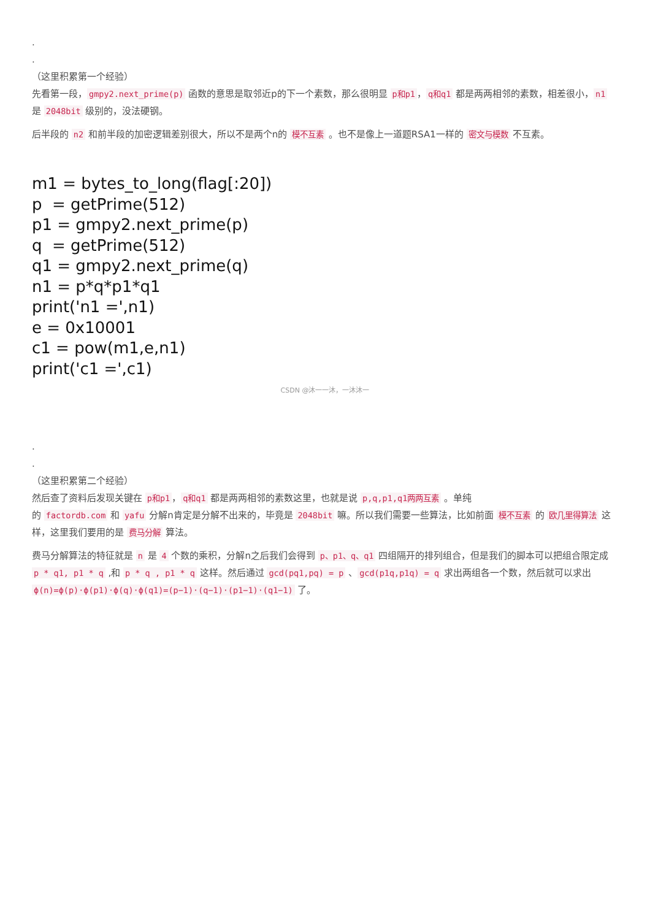.
.
（这里积累第一个经验）
先看第一段， gmpy2.next_prime(p) 函数的意思是取邻近p的下一个素数，那么很明显 p和p1 ， q和q1 都是两两相邻的素数，相差很小， n1 是 2048bit 级别的，没法硬钢。
后半段的 n2 和前半段的加密逻辑差别很大，所以不是两个n的 模不互素 。也不是像上一道题RSA1一样的 密文与模数 不互素。
m1 = bytes_to_long(flag[:20])
p = getPrime(512)
p1 = gmpy2.next_prime(p)
q = getPrime(512)
q1 = gmpy2.next_prime(q)
n1 = p*q*p1*q1
print('n1 =',n1)
e = 0x10001
c1 = pow(m1,e,n1)
print('c1 =',c1)
CSDN @沐一一沐，一沐沐一
.
.
（这里积累第二个经验）
然后查了资料后发现关键在 p和p1 ， q和q1 都是两两相邻的素数这里，也就是说 p,q,p1,q1两两互素 。单纯
的 factordb.com 和 yafu 分解n肯定是分解不出来的，毕竟是 2048bit 嘛。所以我们需要一些算法，比如前面 模不互素 的 欧几里得算法 这样，这里我们要用的是 费马分解 算法。
费马分解算法的特征就是 n 是 4 个数的乘积，分解n之后我们会得到 p、p1、q、q1 四组隔开的排列组合，但是我们的脚本可以把组合限定成 p * q1, p1 * q ,和 p * q , p1 * q 这样。然后通过 gcd(pq1,pq) = p 、 gcd(p1q,p1q) = q 求出两组各一个数，然后就可以求出 ϕ(n)=ϕ(p)·ϕ(p1)·ϕ(q)·ϕ(q1)=(p−1)·(q−1)·(p1−1)·(q1−1) 了。